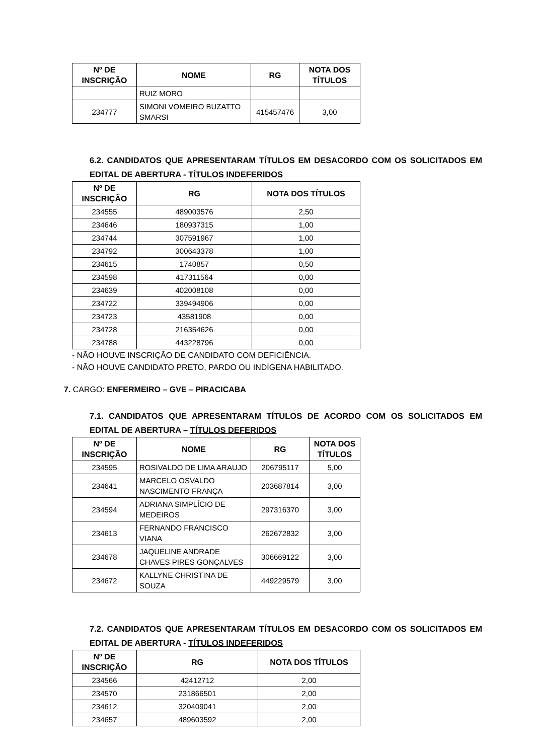| Nº DE INSCRIÇÃO | NOME | RG | NOTA DOS TÍTULOS |
| --- | --- | --- | --- |
| | RUIZ MORO | | |
| 234777 | SIMONI VOMEIRO BUZATTO SMARSI | 415457476 | 3,00 |
6.2. CANDIDATOS QUE APRESENTARAM TÍTULOS EM DESACORDO COM OS SOLICITADOS EM EDITAL DE ABERTURA - TÍTULOS INDEFERIDOS
| Nº DE INSCRIÇÃO | RG | NOTA DOS TÍTULOS |
| --- | --- | --- |
| 234555 | 489003576 | 2,50 |
| 234646 | 180937315 | 1,00 |
| 234744 | 307591967 | 1,00 |
| 234792 | 300643378 | 1,00 |
| 234615 | 1740857 | 0,50 |
| 234598 | 417311564 | 0,00 |
| 234639 | 402008108 | 0,00 |
| 234722 | 339494906 | 0,00 |
| 234723 | 43581908 | 0,00 |
| 234728 | 216354626 | 0,00 |
| 234788 | 443228796 | 0,00 |
- NÃO HOUVE INSCRIÇÃO DE CANDIDATO COM DEFICIÊNCIA.
- NÃO HOUVE CANDIDATO PRETO, PARDO OU INDÍGENA HABILITADO.
7. CARGO: ENFERMEIRO – GVE – PIRACICABA
7.1. CANDIDATOS QUE APRESENTARAM TÍTULOS DE ACORDO COM OS SOLICITADOS EM EDITAL DE ABERTURA – TÍTULOS DEFERIDOS
| Nº DE INSCRIÇÃO | NOME | RG | NOTA DOS TÍTULOS |
| --- | --- | --- | --- |
| 234595 | ROSIVALDO DE LIMA ARAUJO | 206795117 | 5,00 |
| 234641 | MARCELO OSVALDO NASCIMENTO FRANÇA | 203687814 | 3,00 |
| 234594 | ADRIANA SIMPLÍCIO DE MEDEIROS | 297316370 | 3,00 |
| 234613 | FERNANDO FRANCISCO VIANA | 262672832 | 3,00 |
| 234678 | JAQUELINE ANDRADE CHAVES PIRES GONÇALVES | 306669122 | 3,00 |
| 234672 | KALLYNE CHRISTINA DE SOUZA | 449229579 | 3,00 |
7.2. CANDIDATOS QUE APRESENTARAM TÍTULOS EM DESACORDO COM OS SOLICITADOS EM EDITAL DE ABERTURA - TÍTULOS INDEFERIDOS
| Nº DE INSCRIÇÃO | RG | NOTA DOS TÍTULOS |
| --- | --- | --- |
| 234566 | 42412712 | 2,00 |
| 234570 | 231866501 | 2,00 |
| 234612 | 320409041 | 2,00 |
| 234657 | 489603592 | 2,00 |